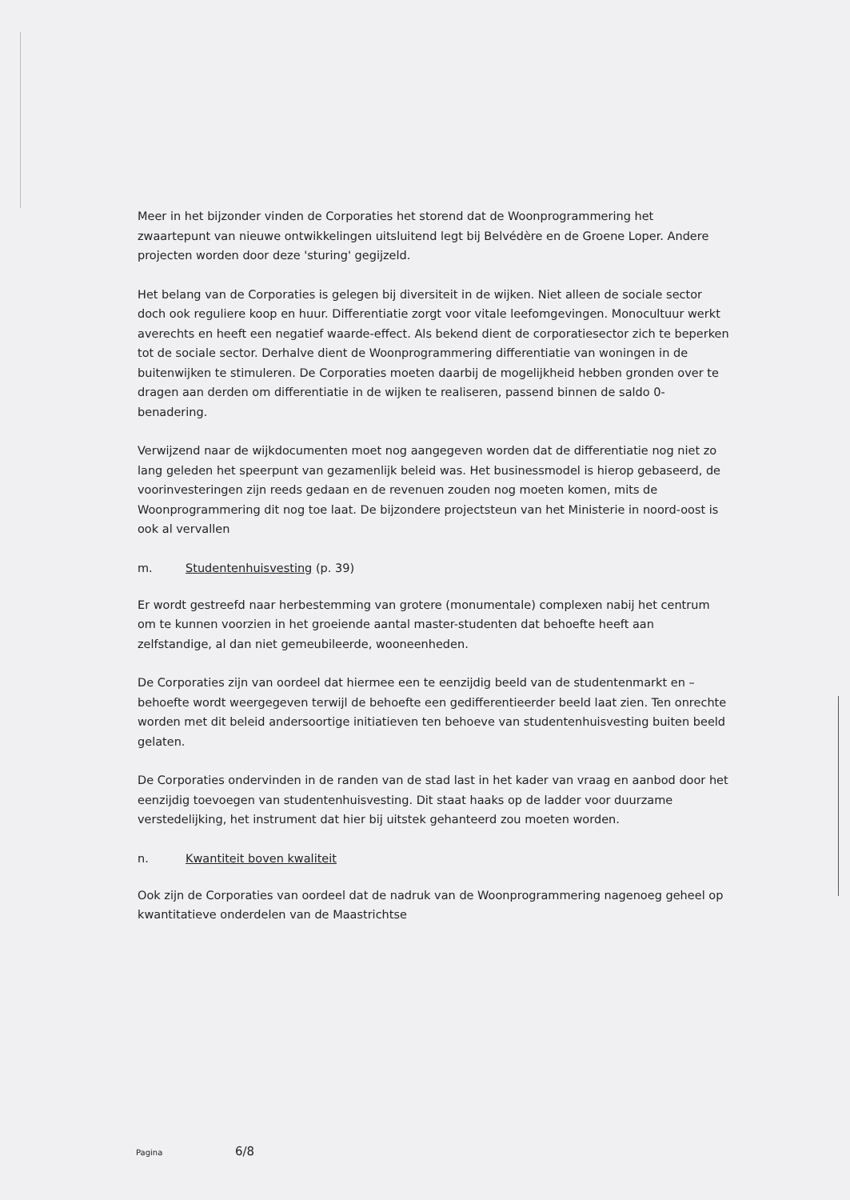Meer in het bijzonder vinden de Corporaties het storend dat de Woonprogrammering het zwaartepunt van nieuwe ontwikkelingen uitsluitend legt bij Belvédère en de Groene Loper. Andere projecten worden door deze 'sturing' gegijzeld.
Het belang van de Corporaties is gelegen bij diversiteit in de wijken. Niet alleen de sociale sector doch ook reguliere koop en huur. Differentiatie zorgt voor vitale leefomgevingen. Monocultuur werkt averechts en heeft een negatief waarde-effect. Als bekend dient de corporatiesector zich te beperken tot de sociale sector. Derhalve dient de Woonprogrammering differentiatie van woningen in de buitenwijken te stimuleren. De Corporaties moeten daarbij de mogelijkheid hebben gronden over te dragen aan derden om differentiatie in de wijken te realiseren, passend binnen de saldo 0-benadering.
Verwijzend naar de wijkdocumenten moet nog aangegeven worden dat de differentiatie nog niet zo lang geleden het speerpunt van gezamenlijk beleid was. Het businessmodel is hierop gebaseerd, de voorinvesteringen zijn reeds gedaan en de revenuen zouden nog moeten komen, mits de Woonprogrammering dit nog toe laat. De bijzondere projectsteun van het Ministerie in noord-oost is ook al vervallen
m. Studentenhuisvesting (p. 39)
Er wordt gestreefd naar herbestemming van grotere (monumentale) complexen nabij het centrum om te kunnen voorzien in het groeiende aantal master-studenten dat behoefte heeft aan zelfstandige, al dan niet gemeubileerde, wooneenheden.
De Corporaties zijn van oordeel dat hiermee een te eenzijdig beeld van de studentenmarkt en –behoefte wordt weergegeven terwijl de behoefte een gedifferentieerder beeld laat zien. Ten onrechte worden met dit beleid andersoortige initiatieven ten behoeve van studentenhuisvesting buiten beeld gelaten.
De Corporaties ondervinden in de randen van de stad last in het kader van vraag en aanbod door het eenzijdig toevoegen van studentenhuisvesting. Dit staat haaks op de ladder voor duurzame verstedelijking, het instrument dat hier bij uitstek gehanteerd zou moeten worden.
n. Kwantiteit boven kwaliteit
Ook zijn de Corporaties van oordeel dat de nadruk van de Woonprogrammering nagenoeg geheel op kwantitatieve onderdelen van de Maastrichtse
Pagina 6/8